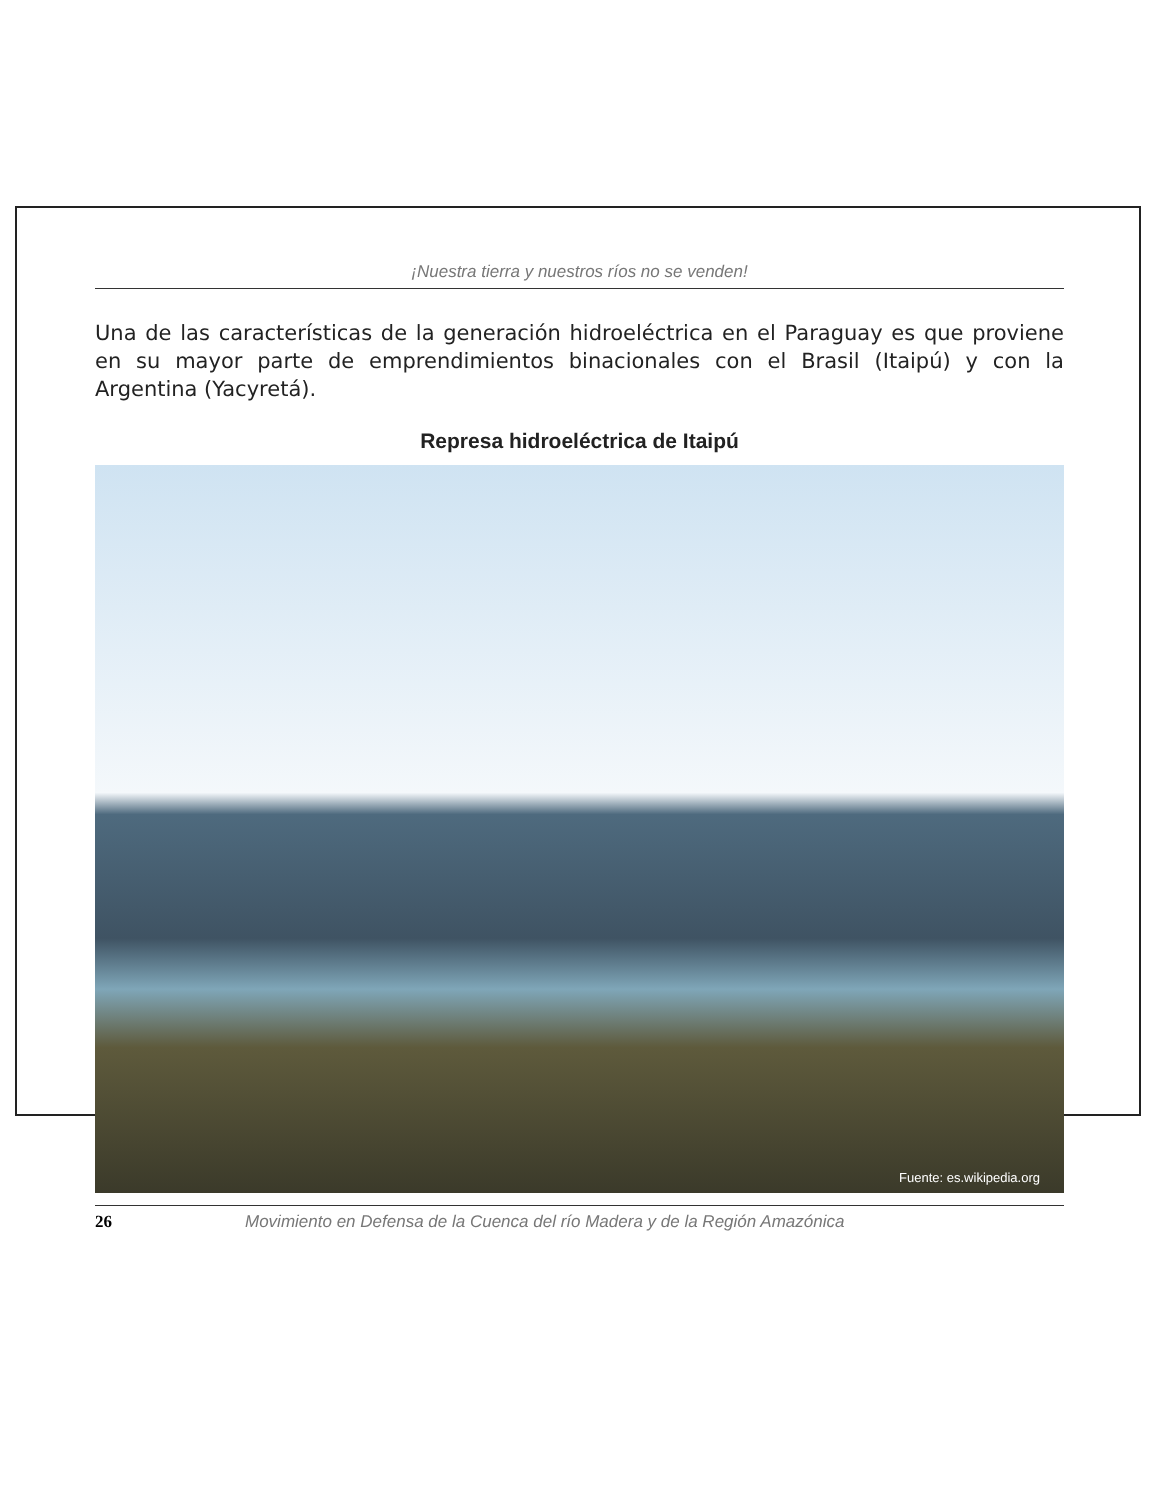¡Nuestra tierra y nuestros ríos no se venden!
Una de las características de la generación hidroeléctrica en el Paraguay es que proviene en su mayor parte de emprendimientos binacionales con el Brasil (Itaipú) y con la Argentina (Yacyretá).
Represa hidroeléctrica de Itaipú
Fuente: es.wikipedia.org
26 Movimiento en Defensa de la Cuenca del río Madera y de la Región Amazónica